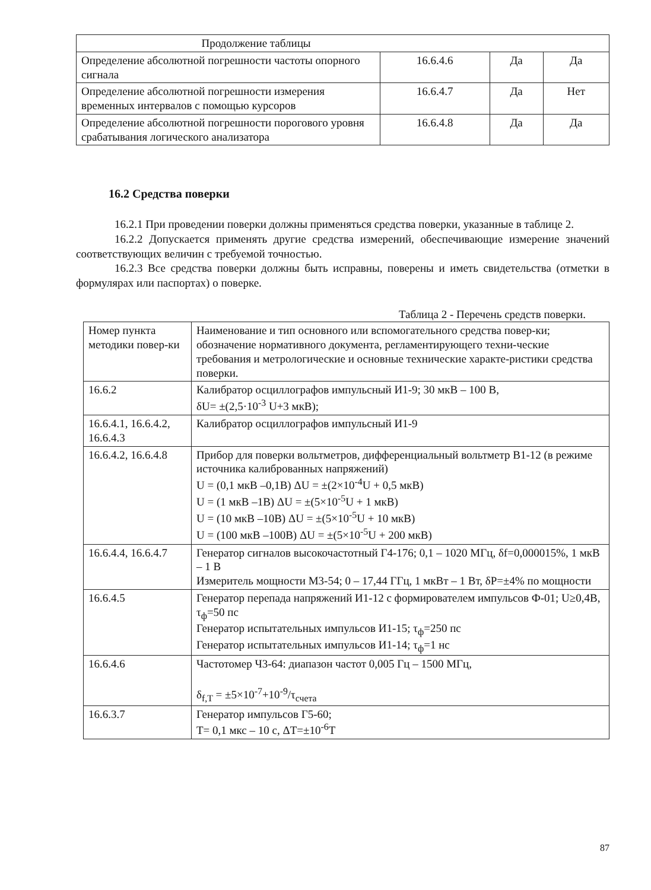| Продолжение таблицы | | | |
| Определение абсолютной погрешности частоты опорного сигнала | 16.6.4.6 | Да | Да |
| Определение абсолютной погрешности измерения временных интервалов с помощью курсоров | 16.6.4.7 | Да | Нет |
| Определение абсолютной погрешности порогового уровня срабатывания логического анализатора | 16.6.4.8 | Да | Да |
16.2 Средства поверки
16.2.1 При проведении поверки должны применяться средства поверки, указанные в таблице 2.
16.2.2 Допускается применять другие средства измерений, обеспечивающие измерение значений соответствующих величин с требуемой точностью.
16.2.3 Все средства поверки должны быть исправны, поверены и иметь свидетельства (отметки в формулярах или паспортах) о поверке.
Таблица 2 - Перечень средств поверки.
| Номер пункта методики повер-ки | Наименование и тип основного или вспомогательного средства повер-ки; обозначение нормативного документа, регламентирующего техни-ческие требования и метрологические и основные технические характе-ристики средства поверки. |
| --- | --- |
| 16.6.2 | Калибратор осциллографов импульсный И1-9; 30 мкВ – 100 В, δU= ±(2,5·10<sup>-3</sup> U+3 мкВ); |
| 16.6.4.1, 16.6.4.2, 16.6.4.3 | Калибратор осциллографов импульсный И1-9 |
| 16.6.4.2, 16.6.4.8 | Прибор для поверки вольтметров, дифференциальный вольтметр В1-12 (в режиме источника калиброванных напряжений) U = (0,1 мкВ –0,1В) ΔU = ±(2×10<sup>-4</sup>U + 0,5 мкВ) U = (1 мкВ –1В) ΔU = ±(5×10<sup>-5</sup>U + 1 мкВ) U = (10 мкВ –10В) ΔU = ±(5×10<sup>-5</sup>U + 10 мкВ) U = (100 мкВ –100В) ΔU = ±(5×10<sup>-5</sup>U + 200 мкВ) |
| 16.6.4.4, 16.6.4.7 | Генератор сигналов высокочастотный Г4-176; 0,1 – 1020 МГц, δf=0,000015%, 1 мкВ – 1 В Измеритель мощности М3-54; 0 – 17,44 ГГц, 1 мкВт – 1 Вт, δP=±4% по мощности |
| 16.6.4.5 | Генератор перепада напряжений И1-12 с формирователем импульсов Ф-01; U≥0,4В, τ<sub>ф</sub>=50 пс Генератор испытательных импульсов И1-15; τ<sub>ф</sub>=250 пс Генератор испытательных импульсов И1-14; τ<sub>ф</sub>=1 нс |
| 16.6.4.6 | Частотомер Ч3-64: диапазон частот 0,005 Гц – 1500 МГц, δ<sub>f,T</sub> = ±5×10<sup>-7</sup>+10<sup>-9</sup>/τ<sub>счета</sub> |
| 16.6.3.7 | Генератор импульсов Г5-60; T= 0,1 мкс – 10 с, ΔT=±10<sup>-6</sup>T |
87